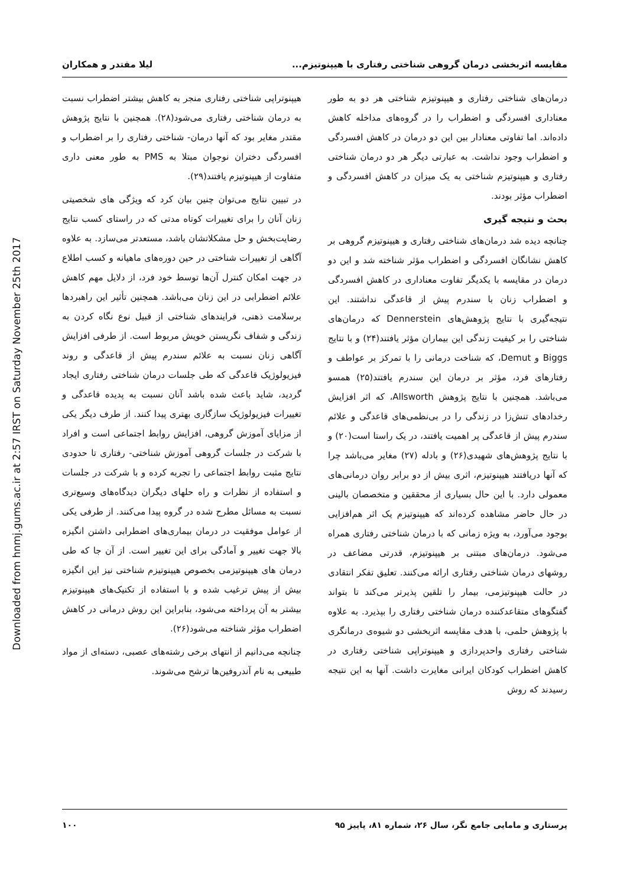Downloaded from hnmj.gums.ac.ir at 2:57 IRST on Saturday November 25th 2017
مقایسه اثربخشی درمان گروهی شناختی رفتاری با هیپنوتیزم... لیلا مقتدر و همکاران
درمان‌های شناختی رفتاری و هیپنوتیزم شناختی هر دو به طور معناداری افسردگی و اضطراب را در گروه‌های مداخله کاهش داده‌اند. اما تفاوتی معنادار بین این دو درمان در کاهش افسردگی و اضطراب وجود نداشت. به عبارتی دیگر هر دو درمان شناختی رفتاری و هیپنوتیزم شناختی به یک میزان در کاهش افسردگی و اضطراب مؤثر بودند.
بحث و نتیجه گیری
چنانچه دیده شد درمان‌های شناختی رفتاری و هیپنوتیزم گروهی بر کاهش نشانگان افسردگی و اضطراب مؤثر شناخته شد و این دو درمان در مقایسه با یکدیگر تفاوت معناداری در کاهش افسردگی و اضطراب زنان با سندرم پیش از قاعدگی نداشتند. این نتیجه‌گیری با نتایج پژوهش‌های Dennerstein که درمان‌های شناختی را بر کیفیت زندگی این بیماران مؤثر یافتند(۲۴) و با نتایج Biggs و Demut، که شناخت درمانی را با تمرکز بر عواطف و رفتارهای فرد، مؤثر بر درمان این سندرم یافتند(۲۵) همسو می‌باشد. همچنین با نتایج پژوهش Allsworth، که اثر افزایش رخدادهای تنش‌زا در زندگی را در بی‌نظمی‌های قاعدگی و علائم سندرم پیش از قاعدگی پر اهمیت یافتند، در یک راستا است(۲۰) و با نتایج پژوهش‌های شهیدی(۲۶) و بادله (۲۷) مغایر می‌باشد چرا که آنها دریافتند هیپنوتیزم، اثری بیش از دو برابر روان درمانی‌های معمولی دارد. با این حال بسیاری از محققین و متخصصان بالینی در حال حاضر مشاهده کرده‌اند که هیپنوتیزم یک اثر هم‌افزایی بوجود می‌آورد، به ویژه زمانی که با درمان شناختی رفتاری همراه می‌شود. درمان‌های مبتنی بر هیپنوتیزم، قدرتی مضاعف در روشهای درمان شناختی رفتاری ارائه می‌کنند. تعلیق تفکر انتقادی در حالت هیپنوتیزمی، بیمار را تلقین پذیرتر می‌کند تا بتواند گفتگوهای متقاعدکننده درمان شناختی رفتاری را بپذیرد. به علاوه با پژوهش حلمی، با هدف مقایسه اثربخشی دو شیوه‌ی درمانگری شناختی رفتاری واحدپردازی و هیپنوتراپی شناختی رفتاری در کاهش اضطراب کودکان ایرانی مغایرت داشت. آنها به این نتیجه رسیدند که روش
هیپنوتراپی شناختی رفتاری منجر به کاهش بیشتر اضطراب نسبت به درمان شناختی رفتاری می‌شود(۲۸). همچنین با نتایج پژوهش مقتدر مغایر بود که آنها درمان- شناختی رفتاری را بر اضطراب و افسردگی دختران نوجوان مبتلا به PMS به طور معنی داری متفاوت از هیپنوتیزم یافتند(۲۹).
در تبیین نتایج می‌توان چنین بیان کرد که ویژگی های شخصیتی زنان آنان را برای تغییرات کوتاه مدتی که در راستای کسب نتایج رضایت‌بخش و حل مشکلاتشان باشد، مستعدتر می‌سازد. به علاوه آگاهی از تغییرات شناختی در حین دوره‌های ماهیانه و کسب اطلاع در جهت امکان کنترل آن‌ها توسط خود فرد، از دلایل مهم کاهش علائم اضطرابی در این زنان می‌باشد. همچنین تأثیر این راهبردها برسلامت ذهنی، فرایندهای شناختی از قبیل نوع نگاه کردن به زندگی و شفاف نگریستن خویش مربوط است. از طرفی افزایش آگاهی زنان نسبت به علائم سندرم پیش از قاعدگی و روند فیزیولوژیک قاعدگی که طی جلسات درمان شناختی رفتاری ایجاد گردید، شاید باعث شده باشد آنان نسبت به پدیده قاعدگی و تغییرات فیزیولوژیک سازگاری بهتری پیدا کنند. از طرف دیگر یکی از مزایای آموزش گروهی، افزایش روابط اجتماعی است و افراد با شرکت در جلسات گروهی آموزش شناختی- رفتاری تا حدودی نتایج مثبت روابط اجتماعی را تجربه کرده و با شرکت در جلسات و استفاده از نظرات و راه حلهای دیگران دیدگاه‌های وسیع‌تری نسبت به مسائل مطرح شده در گروه پیدا می‌کنند. از طرفی یکی از عوامل موفقیت در درمان بیماری‌های اضطرابی داشتن انگیزه بالا جهت تغییر و آمادگی برای این تغییر است. از آن جا که طی درمان های هیپنوتیزمی بخصوص هیپنوتیزم شناختی نیز این انگیزه بیش از پیش ترغیب شده و با استفاده از تکنیک‌های هیپنوتیزم بیشتر به آن پرداخته می‌شود، بنابراین این روش درمانی در کاهش اضطراب مؤثر شناخته می‌شود(۲۶).
چنانچه می‌دانیم از انتهای برخی رشته‌های عصبی، دسته‌ای از مواد طبیعی به نام آندروفین‌ها ترشح می‌شوند.
پرستاری و مامایی جامع نگر، سال ۲۶، شماره ۸۱، پاییز ۹۵ ۱۰۰